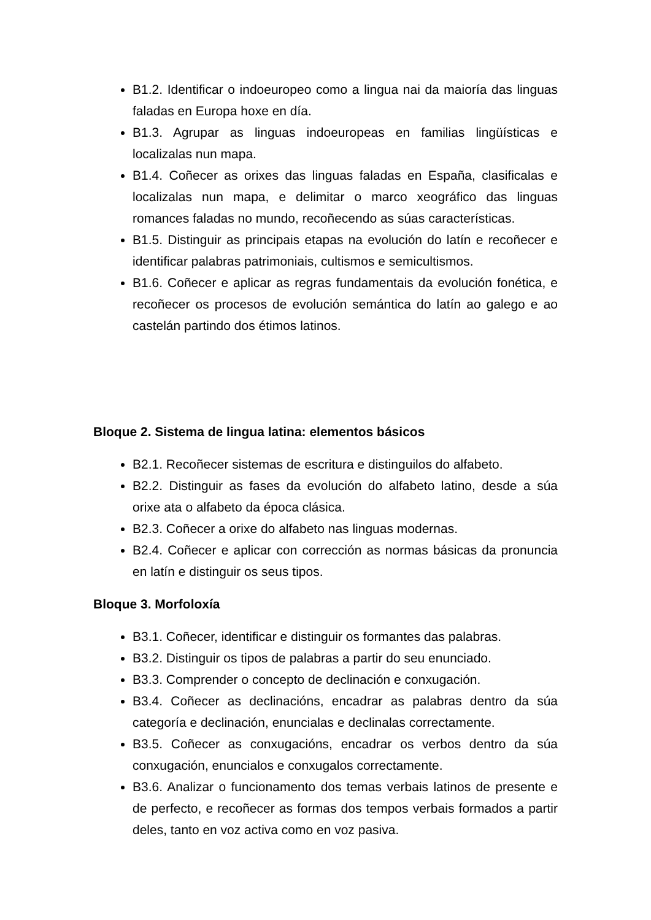B1.2. Identificar o indoeuropeo como a lingua nai da maioría das linguas faladas en Europa hoxe en día.
B1.3. Agrupar as linguas indoeuropeas en familias lingüísticas e localizalas nun mapa.
B1.4. Coñecer as orixes das linguas faladas en España, clasificalas e localizalas nun mapa, e delimitar o marco xeográfico das linguas romances faladas no mundo, recoñecendo as súas características.
B1.5. Distinguir as principais etapas na evolución do latín e recoñecer e identificar palabras patrimoniais, cultismos e semicultismos.
B1.6. Coñecer e aplicar as regras fundamentais da evolución fonética, e recoñecer os procesos de evolución semántica do latín ao galego e ao castelán partindo dos étimos latinos.
Bloque 2. Sistema de lingua latina: elementos básicos
B2.1. Recoñecer sistemas de escritura e distinguilos do alfabeto.
B2.2. Distinguir as fases da evolución do alfabeto latino, desde a súa orixe ata o alfabeto da época clásica.
B2.3. Coñecer a orixe do alfabeto nas linguas modernas.
B2.4. Coñecer e aplicar con corrección as normas básicas da pronuncia en latín e distinguir os seus tipos.
Bloque 3. Morfoloxía
B3.1. Coñecer, identificar e distinguir os formantes das palabras.
B3.2. Distinguir os tipos de palabras a partir do seu enunciado.
B3.3. Comprender o concepto de declinación e conxugación.
B3.4. Coñecer as declinacións, encadrar as palabras dentro da súa categoría e declinación, enuncialas e declinalas correctamente.
B3.5. Coñecer as conxugacións, encadrar os verbos dentro da súa conxugación, enuncialos e conxugalos correctamente.
B3.6. Analizar o funcionamento dos temas verbais latinos de presente e de perfecto, e recoñecer as formas dos tempos verbais formados a partir deles, tanto en voz activa como en voz pasiva.